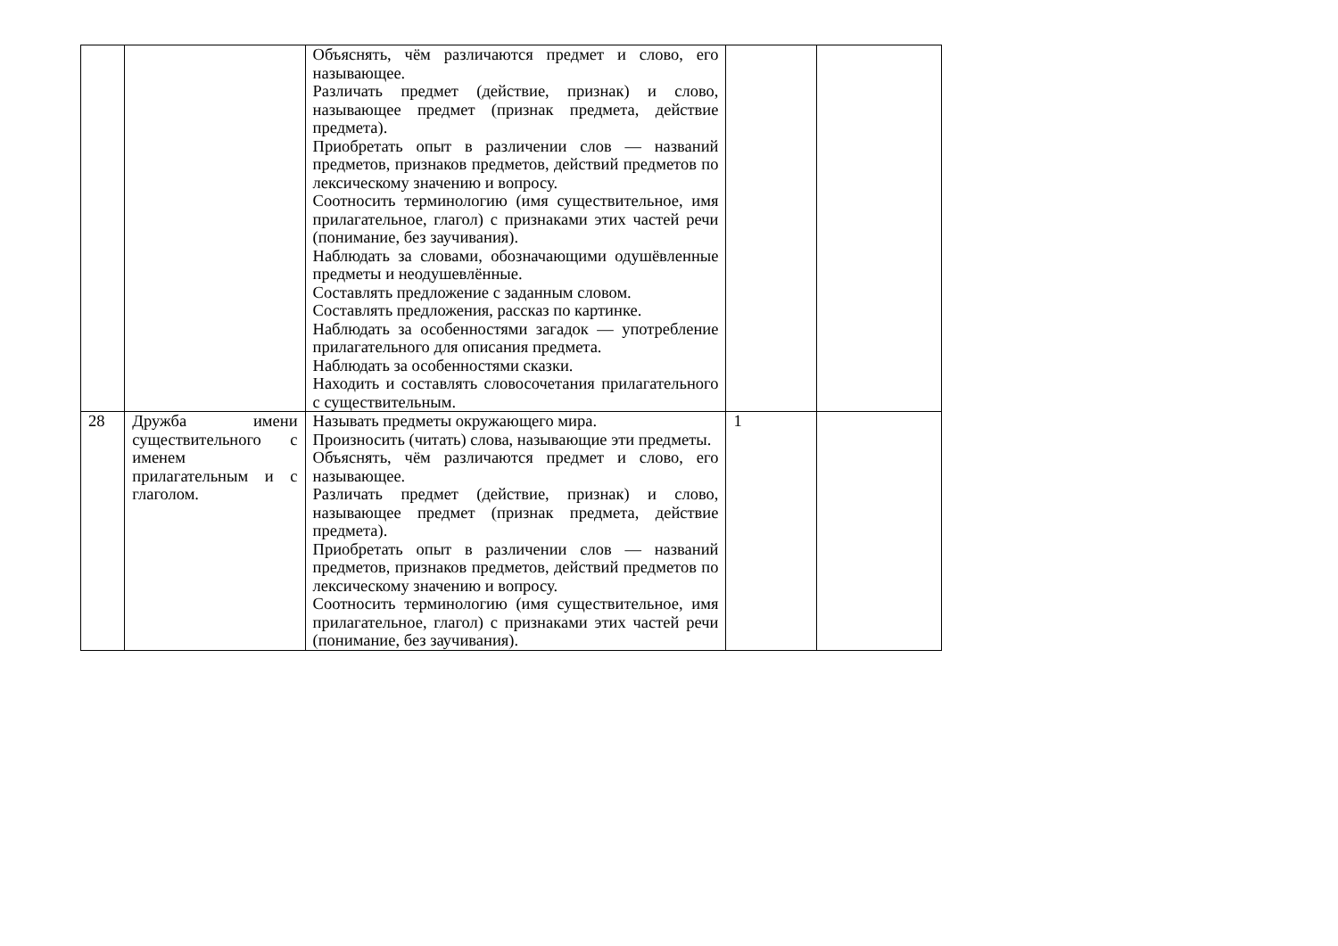| | | Объяснять, чём различаются предмет и слово, его называющее. Различать предмет (действие, признак) и слово, называющее предмет (признак предмета, действие предмета). Приобретать опыт в различении слов — названий предметов, признаков предметов, действий предметов по лексическому значению и вопросу. Соотносить терминологию (имя существительное, имя прилагательное, глагол) с признаками этих частей речи (понимание, без заучивания). Наблюдать за словами, обозначающими одушёвленные предметы и неодушевлённые. Составлять предложение с заданным словом. Составлять предложения, рассказ по картинке. Наблюдать за особенностями загадок — употребление прилагательного для описания предмета. Наблюдать за особенностями сказки. Находить и составлять словосочетания прилагательного с существительным. | | |
| 28 | Дружба имени существительного с именем прилагательным и с глаголом. | Называть предметы окружающего мира. Произносить (читать) слова, называющие эти предметы. Объяснять, чём различаются предмет и слово, его называющее. Различать предмет (действие, признак) и слово, называющее предмет (признак предмета, действие предмета). Приобретать опыт в различении слов — названий предметов, признаков предметов, действий предметов по лексическому значению и вопросу. Соотносить терминологию (имя существительное, имя прилагательное, глагол) с признаками этих частей речи (понимание, без заучивания). | 1 | |